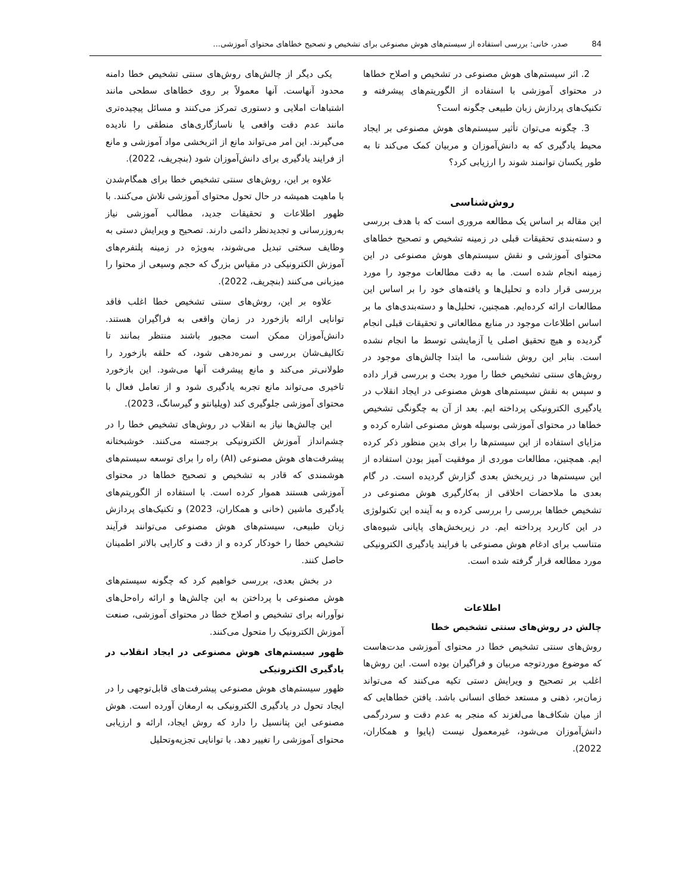84 صدر، خانی: بررسی استفاده از سیستم‌های هوش مصنوعی برای تشخیص و تصحیح خطاهای محتوای آموزشی...
2. اثر سیستم‌های هوش مصنوعی در تشخیص و اصلاح خطاها در محتوای آموزشی با استفاده از الگوریتم‌های پیشرفته و تکنیک‌های پردازش زبان طبیعی چگونه است؟
3. چگونه می‌توان تأثیر سیستم‌های هوش مصنوعی بر ایجاد محیط یادگیری که به دانش‌آموزان و مربیان کمک می‌کند تا به طور یکسان توانمند شوند را ارزیابی کرد؟
روش‌شناسی
این مقاله بر اساس یک مطالعه مروری است که با هدف بررسی و دسته‌بندی تحقیقات قبلی در زمینه تشخیص و تصحیح خطاهای محتوای آموزشی و نقش سیستم‌های هوش مصنوعی در این زمینه انجام شده است. ما به دقت مطالعات موجود را مورد بررسی قرار داده و تحلیل‌ها و یافته‌های خود را بر اساس این مطالعات ارائه کرده‌ایم. همچنین، تحلیل‌ها و دسته‌بندی‌های ما بر اساس اطلاعات موجود در منابع مطالعاتی و تحقیقات قبلی انجام گردیده و هیچ تحقیق اصلی یا آزمایشی توسط ما انجام نشده است. بنابر این روش شناسی، ما ابتدا چالش‌های موجود در روش‌های سنتی تشخیص خطا را مورد بحث و بررسی قرار داده و سپس به نقش سیستم‌های هوش مصنوعی در ایجاد انقلاب در یادگیری الکترونیکی پرداخته ایم. بعد از آن به چگونگی تشخیص خطاها در محتوای آموزشی بوسیله هوش مصنوعی اشاره کرده و مزایای استفاده از این سیستم‌ها را برای بدین منظور ذکر کرده ایم. همچنین، مطالعات موردی از موفقیت آمیز بودن استفاده از این سیستم‌ها در زیربخش بعدی گزارش گردیده است. در گام بعدی ما ملاحضات اخلاقی از به‌کارگیری هوش مصنوعی در تشخیص خطاها بررسی را بررسی کرده و به آینده این تکنولوژی در این کاربرد پرداخته ایم. در زیربخش‌های پایانی شیوه‌های متناسب برای ادغام هوش مصنوعی با فرایند یادگیری الکترونیکی مورد مطالعه قرار گرفته شده است.
اطلاعات
چالش در روش‌های سنتی تشخیص خطا
روش‌های سنتی تشخیص خطا در محتوای آموزشی مدت‌هاست که موضوع موردتوجه مربیان و فراگیران بوده است. این روش‌ها اغلب بر تصحیح و ویرایش دستی تکیه می‌کنند که می‌تواند زمان‌بر، ذهنی و مستعد خطای انسانی باشد. یافتن خطاهایی که از میان شکاف‌ها می‌لغزند که منجر به عدم دقت و سردرگمی دانش‌آموزان می‌شود، غیرمعمول نیست (پایوا و همکاران، 2022).
یکی دیگر از چالش‌های روش‌های سنتی تشخیص خطا دامنه محدود آنهاست. آنها معمولاً بر روی خطاهای سطحی مانند اشتباهات املایی و دستوری تمرکز می‌کنند و مسائل پیچیده‌تری مانند عدم دقت واقعی یا ناسازگاری‌های منطقی را نادیده می‌گیرند. این امر می‌تواند مانع از اثربخشی مواد آموزشی و مانع از فرایند یادگیری برای دانش‌آموزان شود (بنچریف، 2022).
علاوه بر این، روش‌های سنتی تشخیص خطا برای همگام‌شدن با ماهیت همیشه در حال تحول محتوای آموزشی تلاش می‌کنند. با ظهور اطلاعات و تحقیقات جدید، مطالب آموزشی نیاز به‌روزرسانی و تجدیدنظر دائمی دارند. تصحیح و ویرایش دستی به وظایف سختی تبدیل می‌شوند، به‌ویژه در زمینه پلتفرم‌های آموزش الکترونیکی در مقیاس بزرگ که حجم وسیعی از محتوا را میزبانی می‌کنند (بنچریف، 2022).
علاوه بر این، روش‌های سنتی تشخیص خطا اغلب فاقد توانایی ارائه بازخورد در زمان واقعی به فراگیران هستند. دانش‌آموزان ممکن است مجبور باشند منتظر بمانند تا تکالیف‌شان بررسی و نمره‌دهی شود، که حلقه بازخورد را طولانی‌تر می‌کند و مانع پیشرفت آنها می‌شود. این بازخورد تاخیری می‌تواند مانع تجربه یادگیری شود و از تعامل فعال با محتوای آموزشی جلوگیری کند (ویلیانتو و گیرسانگ، 2023).
این چالش‌ها نیاز به انقلاب در روش‌های تشخیص خطا را در چشم‌انداز آموزش الکترونیکی برجسته می‌کنند. خوشبختانه پیشرفت‌های هوش مصنوعی (AI) راه را برای توسعه سیستم‌های هوشمندی که قادر به تشخیص و تصحیح خطاها در محتوای آموزشی هستند هموار کرده است. با استفاده از الگوریتم‌های یادگیری ماشین (خانی و همکاران، 2023) و تکنیک‌های پردازش زبان طبیعی، سیستم‌های هوش مصنوعی می‌توانند فرآیند تشخیص خطا را خودکار کرده و از دقت و کارایی بالاتر اطمینان حاصل کنند.
در بخش بعدی، بررسی خواهیم کرد که چگونه سیستم‌های هوش مصنوعی با پرداختن به این چالش‌ها و ارائه راه‌حل‌های نوآورانه برای تشخیص و اصلاح خطا در محتوای آموزشی، صنعت آموزش الکترونیک را متحول می‌کنند.
ظهور سیستم‌های هوش مصنوعی در ایجاد انقلاب در یادگیری الکترونیکی
ظهور سیستم‌های هوش مصنوعی پیشرفت‌های قابل‌توجهی را در ایجاد تحول در یادگیری الکترونیکی به ارمغان آورده است. هوش مصنوعی این پتانسیل را دارد که روش ایجاد، ارائه و ارزیابی محتوای آموزشی را تغییر دهد. با توانایی تجزیه‌وتحلیل